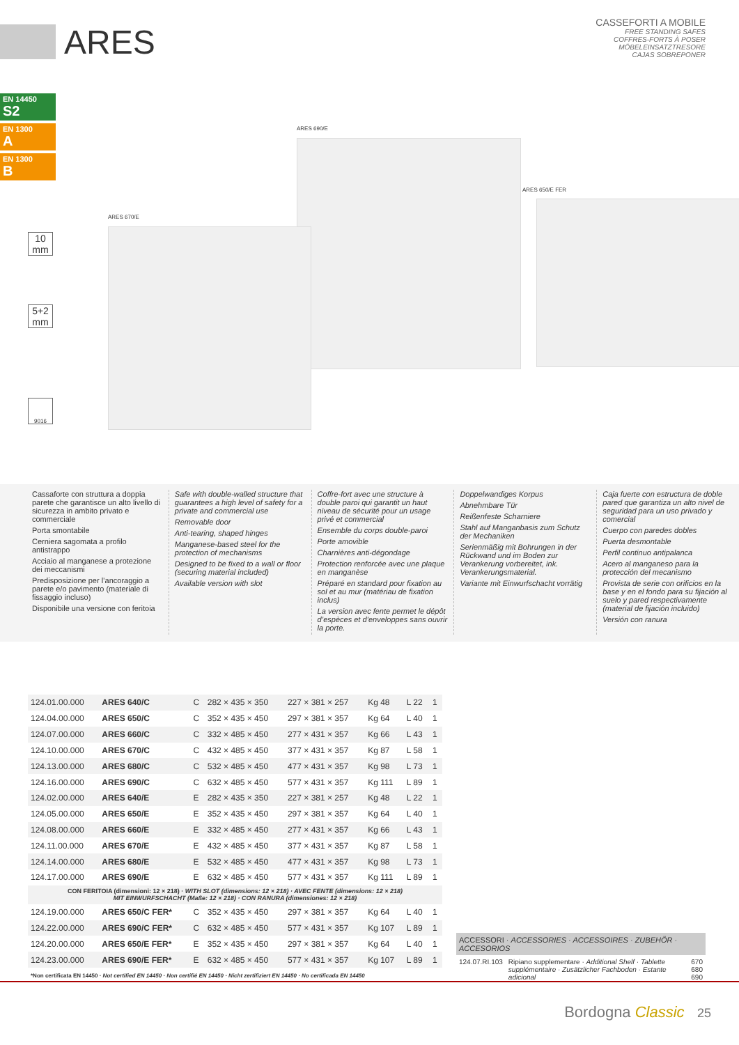ARES
CASSEFORTI A MOBILE
FREE STANDING SAFES
COFFRES-FORTS À POSER
MÖBELEINSATZTRESORE
CAJAS SOBREPONER
EN 14450
S2
EN 1300
A
EN 1300
B
10
mm
5+2
mm
9016
ARES 690/E
ARES 670/E
ARES 650/E FER
Cassaforte con struttura a doppia parete che garantisce un alto livello di sicurezza in ambito privato e commerciale
Porta smontabile
Cerniera sagomata a profilo antistrappo
Acciaio al manganese a protezione dei meccanismi
Predisposizione per l’ancoraggio a parete e/o pavimento (materiale di fissaggio incluso)
Disponibile una versione con feritoia
Safe with double-walled structure that guarantees a high level of safety for a private and commercial use
Removable door
Anti-tearing, shaped hinges
Manganese-based steel for the protection of mechanisms
Designed to be fixed to a wall or floor (securing material included)
Available version with slot
Coffre-fort avec une structure à double paroi qui garantit un haut niveau de sécurité pour un usage privé et commercial
Ensemble du corps double-paroi
Porte amovible
Charnières anti-dégondage
Protection renforcée avec une plaque en manganèse
Préparé en standard pour fixation au sol et au mur (matériau de fixation inclus)
La version avec fente permet le dépôt d’espèces et d’enveloppes sans ouvrir la porte.
Doppelwandiges Korpus
Abnehmbare Tür
Reißenfeste Scharniere
Stahl auf Manganbasis zum Schutz der Mechaniken
Serienmäßig mit Bohrungen in der Rückwand und im Boden zur Verankerung vorbereitet, ink. Verankerungsmaterial.
Variante mit Einwurfschacht vorrätig
Caja fuerte con estructura de doble pared que garantiza un alto nivel de seguridad para un uso privado y comercial
Cuerpo con paredes dobles
Puerta desmontable
Perfil continuo antipalanca
Acero al manganeso para la protección del mecanismo
Provista de serie con orificios en la base y en el fondo para su fijación al suelo y pared respectivamente (material de fijación incluido)
Versión con ranura
| 124.01.00.000 | ARES 640/C | C | 282 × 435 × 350 | 227 × 381 × 257 | Kg 48 | L 22 | 1 |
| 124.04.00.000 | ARES 650/C | C | 352 × 435 × 450 | 297 × 381 × 357 | Kg 64 | L 40 | 1 |
| 124.07.00.000 | ARES 660/C | C | 332 × 485 × 450 | 277 × 431 × 357 | Kg 66 | L 43 | 1 |
| 124.10.00.000 | ARES 670/C | C | 432 × 485 × 450 | 377 × 431 × 357 | Kg 87 | L 58 | 1 |
| 124.13.00.000 | ARES 680/C | C | 532 × 485 × 450 | 477 × 431 × 357 | Kg 98 | L 73 | 1 |
| 124.16.00.000 | ARES 690/C | C | 632 × 485 × 450 | 577 × 431 × 357 | Kg 111 | L 89 | 1 |
| 124.02.00.000 | ARES 640/E | E | 282 × 435 × 350 | 227 × 381 × 257 | Kg 48 | L 22 | 1 |
| 124.05.00.000 | ARES 650/E | E | 352 × 435 × 450 | 297 × 381 × 357 | Kg 64 | L 40 | 1 |
| 124.08.00.000 | ARES 660/E | E | 332 × 485 × 450 | 277 × 431 × 357 | Kg 66 | L 43 | 1 |
| 124.11.00.000 | ARES 670/E | E | 432 × 485 × 450 | 377 × 431 × 357 | Kg 87 | L 58 | 1 |
| 124.14.00.000 | ARES 680/E | E | 532 × 485 × 450 | 477 × 431 × 357 | Kg 98 | L 73 | 1 |
| 124.17.00.000 | ARES 690/E | E | 632 × 485 × 450 | 577 × 431 × 357 | Kg 111 | L 89 | 1 |
| CON FERITOIA (dimensioni: 12 × 218) · WITH SLOT (dimensions: 12 × 218) · AVEC FENTE (dimensions: 12 × 218) MIT EINWURFSCHACHT (Maße: 12 × 218) · CON RANURA (dimensiones: 12 × 218) | | | | | | | |
| 124.19.00.000 | ARES 650/C FER* | C | 352 × 435 × 450 | 297 × 381 × 357 | Kg 64 | L 40 | 1 |
| 124.22.00.000 | ARES 690/C FER* | C | 632 × 485 × 450 | 577 × 431 × 357 | Kg 107 | L 89 | 1 |
| 124.20.00.000 | ARES 650/E FER* | E | 352 × 435 × 450 | 297 × 381 × 357 | Kg 64 | L 40 | 1 |
| 124.23.00.000 | ARES 690/E FER* | E | 632 × 485 × 450 | 577 × 431 × 357 | Kg 107 | L 89 | 1 |
| *Non certificata EN 14450 · Not certified EN 14450 · Non certifié EN 14450 · Nicht zertifiziert EN 14450 · No certificada EN 14450 | | | | | | | |
ACCESSORI · ACCESSORIES · ACCESSOIRES · ZUBEHÖR · ACCESORIOS
124.07.RI.103 Ripiano supplementare · Additional Shelf · Tablette supplémentaire · Zusätzlicher Fachboden · Estante adicional 670
680
690
Bordogna Classic 25